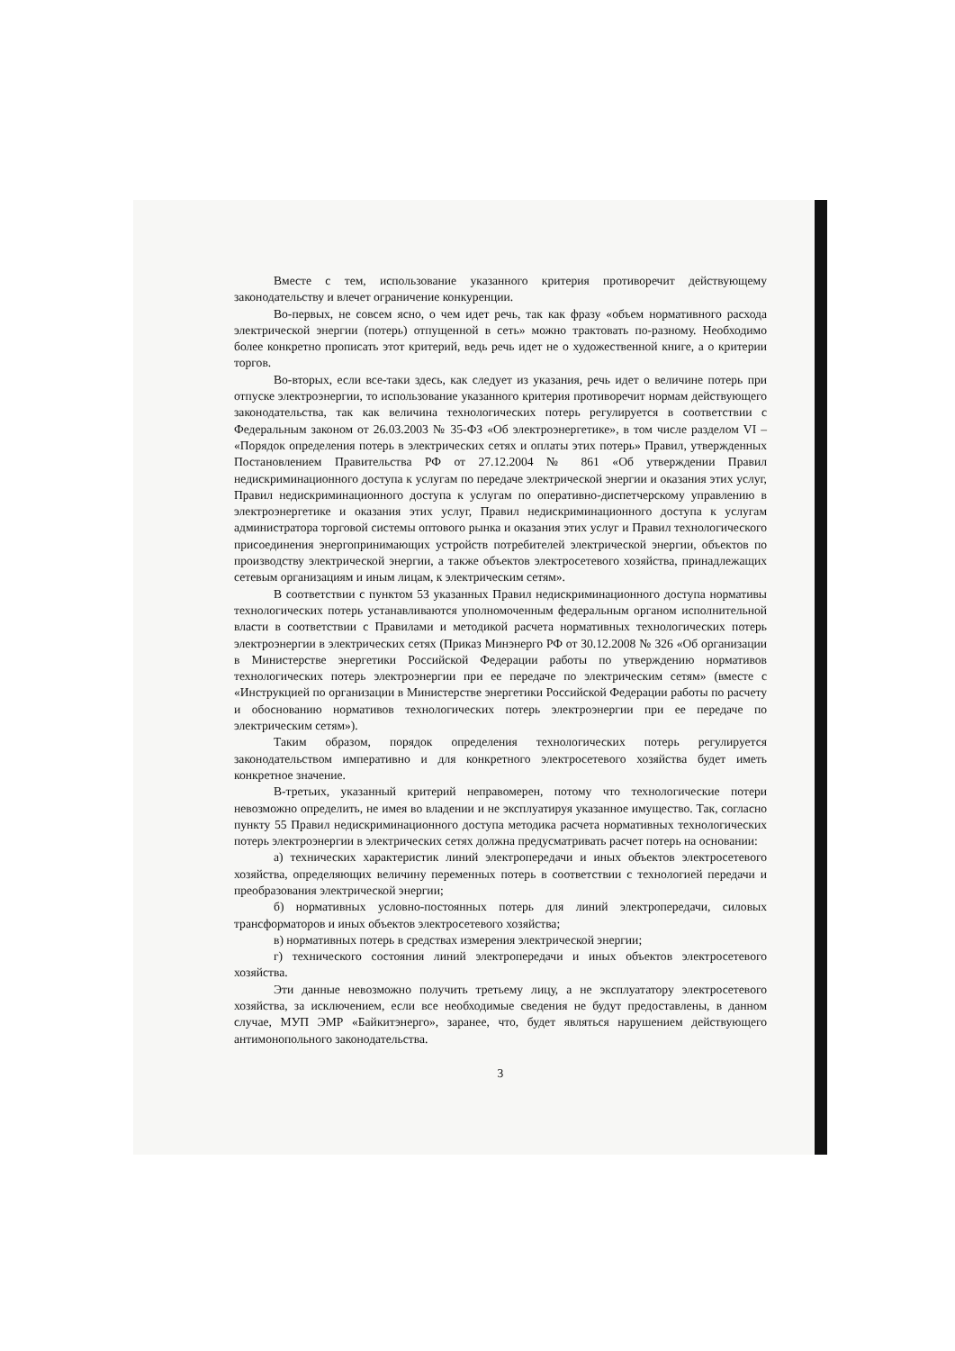Вместе с тем, использование указанного критерия противоречит действующему законодательству и влечет ограничение конкуренции.
Во-первых, не совсем ясно, о чем идет речь, так как фразу «объем нормативного расхода электрической энергии (потерь) отпущенной в сеть» можно трактовать по-разному. Необходимо более конкретно прописать этот критерий, ведь речь идет не о художественной книге, а о критерии торгов.
Во-вторых, если все-таки здесь, как следует из указания, речь идет о величине потерь при отпуске электроэнергии, то использование указанного критерия противоречит нормам действующего законодательства, так как величина технологических потерь регулируется в соответствии с Федеральным законом от 26.03.2003 № 35-ФЗ «Об электроэнергетике», в том числе разделом VI – «Порядок определения потерь в электрических сетях и оплаты этих потерь» Правил, утвержденных Постановлением Правительства РФ от 27.12.2004 № 861 «Об утверждении Правил недискриминационного доступа к услугам по передаче электрической энергии и оказания этих услуг, Правил недискриминационного доступа к услугам по оперативно-диспетчерскому управлению в электроэнергетике и оказания этих услуг, Правил недискриминационного доступа к услугам администратора торговой системы оптового рынка и оказания этих услуг и Правил технологического присоединения энергопринимающих устройств потребителей электрической энергии, объектов по производству электрической энергии, а также объектов электросетевого хозяйства, принадлежащих сетевым организациям и иным лицам, к электрическим сетям».
В соответствии с пунктом 53 указанных Правил недискриминационного доступа нормативы технологических потерь устанавливаются уполномоченным федеральным органом исполнительной власти в соответствии с Правилами и методикой расчета нормативных технологических потерь электроэнергии в электрических сетях (Приказ Минэнерго РФ от 30.12.2008 № 326 «Об организации в Министерстве энергетики Российской Федерации работы по утверждению нормативов технологических потерь электроэнергии при ее передаче по электрическим сетям» (вместе с «Инструкцией по организации в Министерстве энергетики Российской Федерации работы по расчету и обоснованию нормативов технологических потерь электроэнергии при ее передаче по электрическим сетям»).
Таким образом, порядок определения технологических потерь регулируется законодательством императивно и для конкретного электросетевого хозяйства будет иметь конкретное значение.
В-третьих, указанный критерий неправомерен, потому что технологические потери невозможно определить, не имея во владении и не эксплуатируя указанное имущество. Так, согласно пункту 55 Правил недискриминационного доступа методика расчета нормативных технологических потерь электроэнергии в электрических сетях должна предусматривать расчет потерь на основании:
а) технических характеристик линий электропередачи и иных объектов электросетевого хозяйства, определяющих величину переменных потерь в соответствии с технологией передачи и преобразования электрической энергии;
б) нормативных условно-постоянных потерь для линий электропередачи, силовых трансформаторов и иных объектов электросетевого хозяйства;
в) нормативных потерь в средствах измерения электрической энергии;
г) технического состояния линий электропередачи и иных объектов электросетевого хозяйства.
Эти данные невозможно получить третьему лицу, а не эксплуататору электросетевого хозяйства, за исключением, если все необходимые сведения не будут предоставлены, в данном случае, МУП ЭМР «Байкитэнерго», заранее, что, будет являться нарушением действующего антимонопольного законодательства.
3